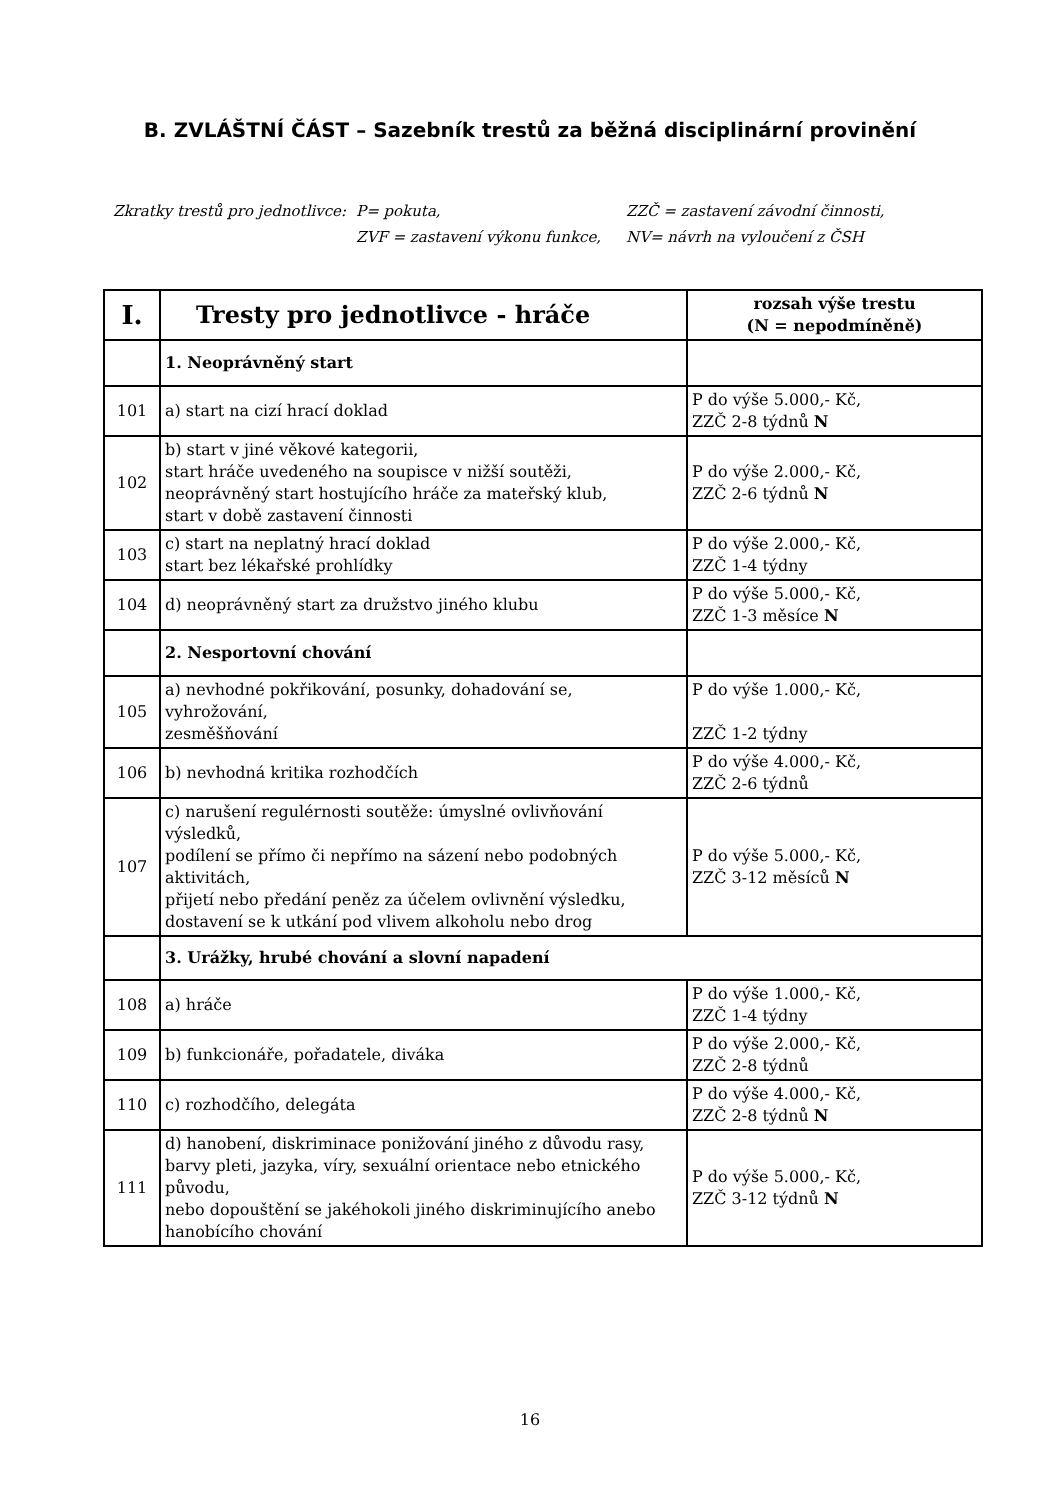B. ZVLÁŠTNÍ ČÁST – Sazebník trestů za běžná disciplinární provinění
| Zkratky trestů pro jednotlivce: | P= pokuta, | ZZČ = zastavení závodní činnosti, |
| | ZVF = zastavení výkonu funkce, | NV= návrh na vyloučení z ČSH |
| I. | Tresty pro jednotlivce - hráče | rozsah výše trestu (N = nepodmíněně) |
| --- | --- | --- |
| | 1. Neoprávněný start | |
| 101 | a) start na cizí hrací doklad | P do výše 5.000,- Kč, ZZČ 2-8 týdnů N |
| 102 | b) start v jiné věkové kategorii, start hráče uvedeného na soupisce v nižší soutěži, neoprávněný start hostujícího hráče za mateřský klub, start v době zastavení činnosti | P do výše 2.000,- Kč, ZZČ 2-6 týdnů N |
| 103 | c) start na neplatný hrací doklad start bez lékařské prohlídky | P do výše 2.000,- Kč, ZZČ 1-4 týdny |
| 104 | d) neoprávněný start za družstvo jiného klubu | P do výše 5.000,- Kč, ZZČ 1-3 měsíce N |
| | 2. Nesportovní chování | |
| 105 | a) nevhodné pokřikování, posunky, dohadování se, vyhrožování, zesměšňování | P do výše 1.000,- Kč, ZZČ 1-2 týdny |
| 106 | b) nevhodná kritika rozhodčích | P do výše 4.000,- Kč, ZZČ 2-6 týdnů |
| 107 | c) narušení regulérnosti soutěže: úmyslné ovlivňování výsledků, podílení se přímo či nepřímo na sázení nebo podobných aktivitách, přijetí nebo předání peněz za účelem ovlivnění výsledku, dostavení se k utkání pod vlivem alkoholu nebo drog | P do výše 5.000,- Kč, ZZČ 3-12 měsíců N |
| | 3. Urážky, hrubé chování a slovní napadení | |
| 108 | a) hráče | P do výše 1.000,- Kč, ZZČ 1-4 týdny |
| 109 | b) funkcionáře, pořadatele, diváka | P do výše 2.000,- Kč, ZZČ 2-8 týdnů |
| 110 | c) rozhodčího, delegáta | P do výše 4.000,- Kč, ZZČ 2-8 týdnů N |
| 111 | d) hanobení, diskriminace ponižování jiného z důvodu rasy, barvy pleti, jazyka, víry, sexuální orientace nebo etnického původu, nebo dopouštění se jakéhokoli jiného diskriminujícího anebo hanobícího chování | P do výše 5.000,- Kč, ZZČ 3-12 týdnů N |
16